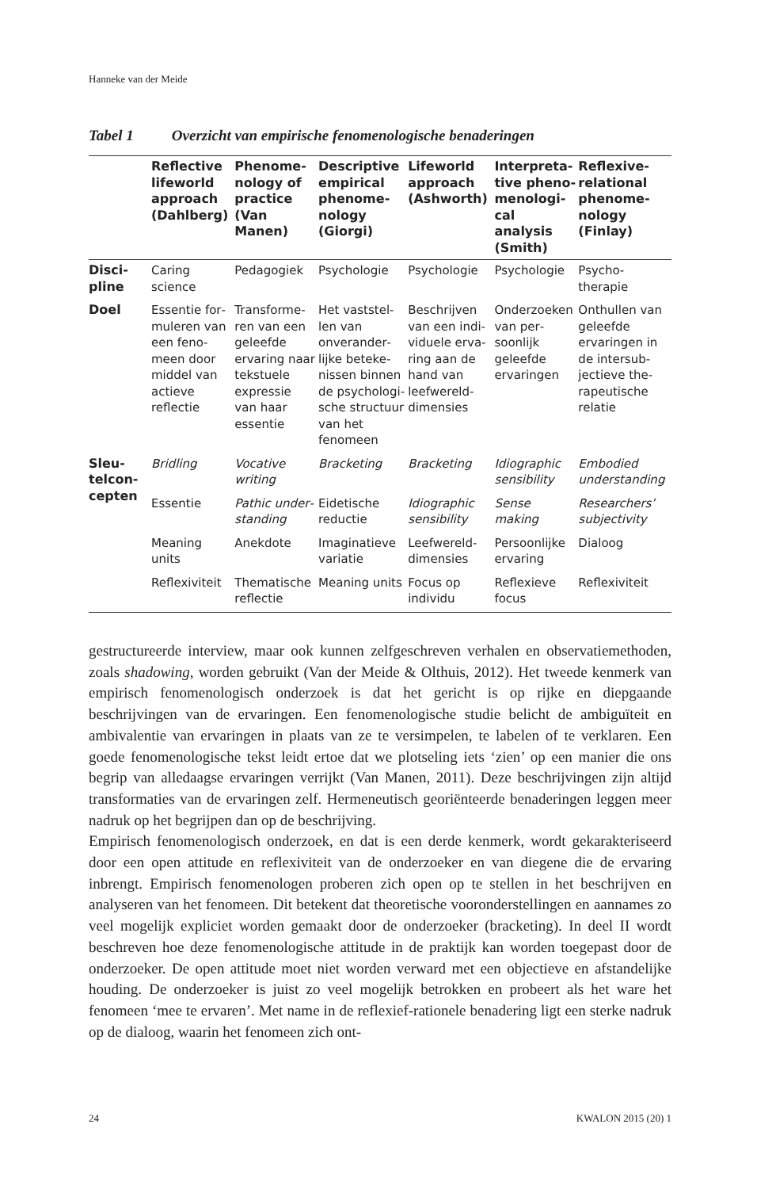Hanneke van der Meide
Tabel 1 Overzicht van empirische fenomenologische benaderingen
| | Reflective lifeworld approach (Dahlberg) | Phenome­nology of practice (Van Manen) | Descriptive empirical phenome­nology (Giorgi) | Lifeworld approach (Ashworth) | Interpreta­tive pheno­menologi­cal analysis (Smith) | Reflexive-relational phenome­nology (Finlay) |
| --- | --- | --- | --- | --- | --- | --- |
| Disci­pline | Caring science | Pedagogiek | Psychologie | Psychologie | Psychologie | Psycho­therapie |
| Doel | Essentie for­muleren van een feno­meen door middel van actieve reflectie | Transforme­ren van een geleefde ervaring naar tekstuele expressie van haar essentie | Het vaststel­len van onverander­lijke beteke­nissen binnen de psychologi­sche struc­tuur van het fenomeen | Beschrijven van een indi­viduele erva­ring aan de hand van leefwereld­dimensies | Onderzoe­ken van per­soonlijk geleefde ervaringen | Onthullen van geleefde ervaringen in de intersub­jectieve the­rapeutische relatie |
| Sleu­telcon­cepten | Bridling | Vocative writing | Bracketing | Bracketing | Idiographic sensibility | Embodied understanding |
| | Essentie | Pathic under­standing | Eidetische reductie | Idiographic sensibility | Sense making | Researchers’ subjectivity |
| | Meaning units | Anekdote | Imaginatieve variatie | Leefwereld­dimensies | Persoonlijke ervaring | Dialoog |
| | Reflexiviteit | Thematische reflectie | Meaning units | Focus op individu | Reflexieve focus | Reflexiviteit |
gestructureerde interview, maar ook kunnen zelfgeschreven verhalen en observa­tiemethoden, zoals shadowing, worden gebruikt (Van der Meide & Olthuis, 2012). Het tweede kenmerk van empirisch fenomenologisch onderzoek is dat het gericht is op rijke en diepgaande beschrijvingen van de ervaringen. Een fenomenologi­sche studie belicht de ambiguïteit en ambivalentie van ervaringen in plaats van ze te versimpelen, te labelen of te verklaren. Een goede fenomenologische tekst leidt ertoe dat we plotseling iets ‘zien’ op een manier die ons begrip van alledaagse ervaringen verrijkt (Van Manen, 2011). Deze beschrijvingen zijn altijd transfor­maties van de ervaringen zelf. Hermeneutisch georiënteerde benaderingen leggen meer nadruk op het begrijpen dan op de beschrijving.
Empirisch fenomenologisch onderzoek, en dat is een derde kenmerk, wordt geka­rakteriseerd door een open attitude en reflexiviteit van de onderzoeker en van diegene die de ervaring inbrengt. Empirisch fenomenologen proberen zich open op te stellen in het beschrijven en analyseren van het fenomeen. Dit betekent dat theoretische vooronderstellingen en aannames zo veel mogelijk expliciet worden gemaakt door de onderzoeker (bracketing). In deel II wordt beschreven hoe deze fenomenologische attitude in de praktijk kan worden toegepast door de onder­zoeker. De open attitude moet niet worden verward met een objectieve en afstan­delijke houding. De onderzoeker is juist zo veel mogelijk betrokken en probeert als het ware het fenomeen ‘mee te ervaren’. Met name in de reflexief-rationele benadering ligt een sterke nadruk op de dialoog, waarin het fenomeen zich ont-
24 KWALON 2015 (20) 1